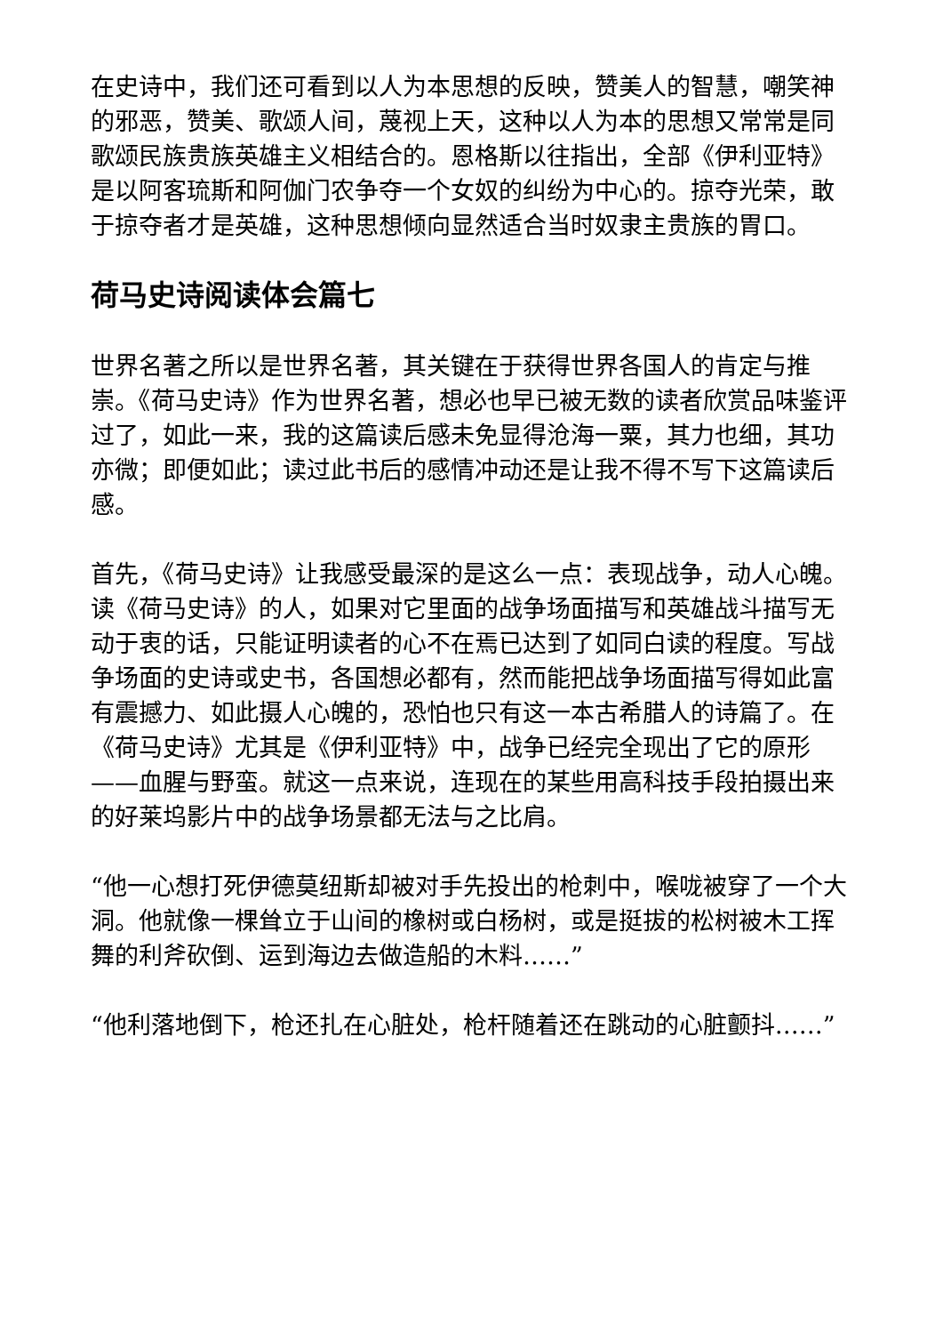在史诗中，我们还可看到以人为本思想的反映，赞美人的智慧，嘲笑神的邪恶，赞美、歌颂人间，蔑视上天，这种以人为本的思想又常常是同歌颂民族贵族英雄主义相结合的。恩格斯以往指出，全部《伊利亚特》是以阿客琉斯和阿伽门农争夺一个女奴的纠纷为中心的。掠夺光荣，敢于掠夺者才是英雄，这种思想倾向显然适合当时奴隶主贵族的胃口。
荷马史诗阅读体会篇七
世界名著之所以是世界名著，其关键在于获得世界各国人的肯定与推崇。《荷马史诗》作为世界名著，想必也早已被无数的读者欣赏品味鉴评过了，如此一来，我的这篇读后感未免显得沧海一粟，其力也细，其功亦微；即便如此；读过此书后的感情冲动还是让我不得不写下这篇读后感。
首先，《荷马史诗》让我感受最深的是这么一点：表现战争，动人心魄。读《荷马史诗》的人，如果对它里面的战争场面描写和英雄战斗描写无动于衷的话，只能证明读者的心不在焉已达到了如同白读的程度。写战争场面的史诗或史书，各国想必都有，然而能把战争场面描写得如此富有震撼力、如此摄人心魄的，恐怕也只有这一本古希腊人的诗篇了。在《荷马史诗》尤其是《伊利亚特》中，战争已经完全现出了它的原形——血腥与野蛮。就这一点来说，连现在的某些用高科技手段拍摄出来的好莱坞影片中的战争场景都无法与之比肩。
“他一心想打死伊德莫纽斯却被对手先投出的枪刺中，喉咙被穿了一个大洞。他就像一棵耸立于山间的橡树或白杨树，或是挺拔的松树被木工挥舞的利斧砍倒、运到海边去做造船的木料……”
“他利落地倒下，枪还扎在心脏处，枪杆随着还在跳动的心脏颤抖……”